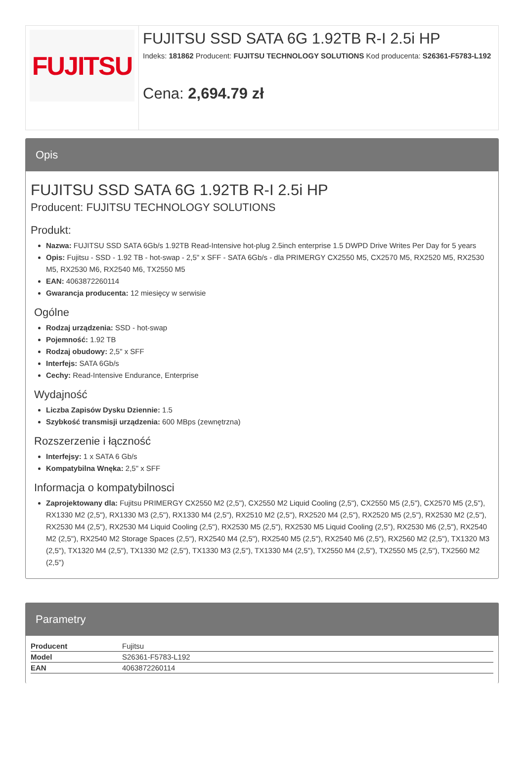FUJITSU
FUJITSU SSD SATA 6G 1.92TB R-I 2.5i HP
Indeks: 181862 Producent: FUJITSU TECHNOLOGY SOLUTIONS Kod producenta: S26361-F5783-L192
Cena: 2,694.79 zł
Opis
FUJITSU SSD SATA 6G 1.92TB R-I 2.5i HP
Producent: FUJITSU TECHNOLOGY SOLUTIONS
Produkt:
Nazwa: FUJITSU SSD SATA 6Gb/s 1.92TB Read-Intensive hot-plug 2.5inch enterprise 1.5 DWPD Drive Writes Per Day for 5 years
Opis: Fujitsu - SSD - 1.92 TB - hot-swap - 2,5" x SFF - SATA 6Gb/s - dla PRIMERGY CX2550 M5, CX2570 M5, RX2520 M5, RX2530 M5, RX2530 M6, RX2540 M6, TX2550 M5
EAN: 4063872260114
Gwarancja producenta: 12 miesięcy w serwisie
Ogólne
Rodzaj urządzenia: SSD - hot-swap
Pojemność: 1.92 TB
Rodzaj obudowy: 2,5" x SFF
Interfejs: SATA 6Gb/s
Cechy: Read-Intensive Endurance, Enterprise
Wydajność
Liczba Zapisów Dysku Dziennie: 1.5
Szybkość transmisji urządzenia: 600 MBps (zewnętrzna)
Rozszerzenie i łączność
Interfejsy: 1 x SATA 6 Gb/s
Kompatybilna Wnęka: 2,5" x SFF
Informacja o kompatybilnosci
Zaprojektowany dla: Fujitsu PRIMERGY CX2550 M2 (2,5"), CX2550 M2 Liquid Cooling (2,5"), CX2550 M5 (2,5"), CX2570 M5 (2,5"), RX1330 M2 (2,5"), RX1330 M3 (2,5"), RX1330 M4 (2,5"), RX2510 M2 (2,5"), RX2520 M4 (2,5"), RX2520 M5 (2,5"), RX2530 M2 (2,5"), RX2530 M4 (2,5"), RX2530 M4 Liquid Cooling (2,5"), RX2530 M5 (2,5"), RX2530 M5 Liquid Cooling (2,5"), RX2530 M6 (2,5"), RX2540 M2 (2,5"), RX2540 M2 Storage Spaces (2,5"), RX2540 M4 (2,5"), RX2540 M5 (2,5"), RX2540 M6 (2,5"), RX2560 M2 (2,5"), TX1320 M3 (2,5"), TX1320 M4 (2,5"), TX1330 M2 (2,5"), TX1330 M3 (2,5"), TX1330 M4 (2,5"), TX2550 M4 (2,5"), TX2550 M5 (2,5"), TX2560 M2 (2,5")
Parametry
| Producent | Fujitsu |
| Model | S26361-F5783-L192 |
| EAN | 4063872260114 |